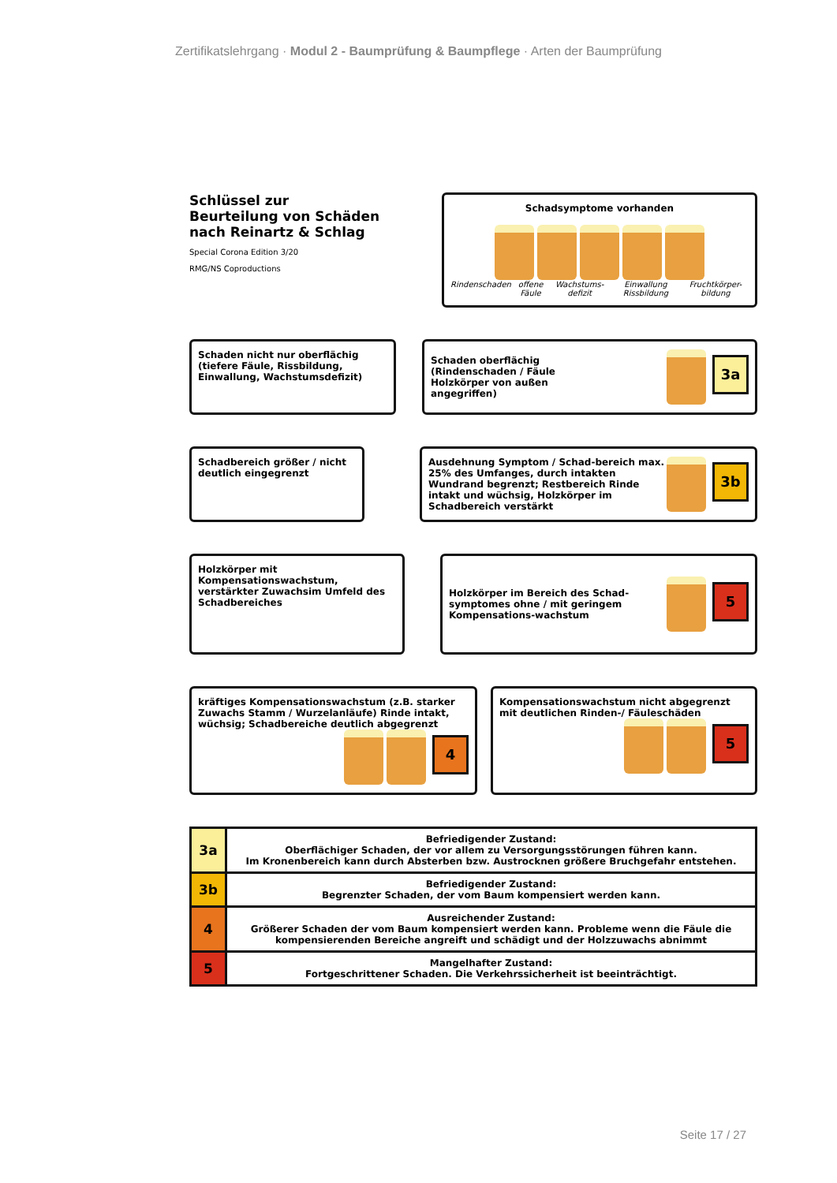Zertifikatslehrgang · Modul 2 - Baumprüfung & Baumpflege · Arten der Baumprüfung
Schlüssel zur
Beurteilung von Schäden
nach Reinartz & Schlag
Special Corona Edition 3/20
RMG/NS Coproductions
Schadsymptome vorhanden
Rindenschaden offene Fäule Wachstums-defizit Einwallung Rissbildung Fruchtkörper-bildung
Schaden nicht nur oberflächig (tiefere Fäule, Rissbildung, Einwallung, Wachstumsdefizit)
Schaden oberflächig
(Rindenschaden / Fäule
Holzkörper von außen
angegriffen) 3a
Schadbereich größer / nicht deutlich eingegrenzt
Ausdehnung Symptom / Schad-bereich max. 25% des Umfanges, durch intakten Wundrand begrenzt; Restbereich Rinde intakt und wüchsig, Holzkörper im Schadbereich verstärkt 3b
Holzkörper mit Kompensationswachstum, verstärkter Zuwachsim Umfeld des Schadbereiches
Holzkörper im Bereich des Schad-symptomes ohne / mit geringem Kompensations-wachstum 5
kräftiges Kompensationswachstum (z.B. starker Zuwachs Stamm / Wurzelanläufe) Rinde intakt, wüchsig; Schadbereiche deutlich abgegrenzt
4
Kompensationswachstum nicht abgegrenzt mit deutlichen Rinden-/ Fäuleschäden
5
| 3a | Befriedigender Zustand: Oberflächiger Schaden, der vor allem zu Versorgungsstörungen führen kann. Im Kronenbereich kann durch Absterben bzw. Austrocknen größere Bruchgefahr entstehen. |
| 3b | Befriedigender Zustand: Begrenzter Schaden, der vom Baum kompensiert werden kann. |
| 4 | Ausreichender Zustand: Größerer Schaden der vom Baum kompensiert werden kann. Probleme wenn die Fäule die kompensierenden Bereiche angreift und schädigt und der Holzzuwachs abnimmt |
| 5 | Mangelhafter Zustand: Fortgeschrittener Schaden. Die Verkehrssicherheit ist beeinträchtigt. |
Seite 17 / 27